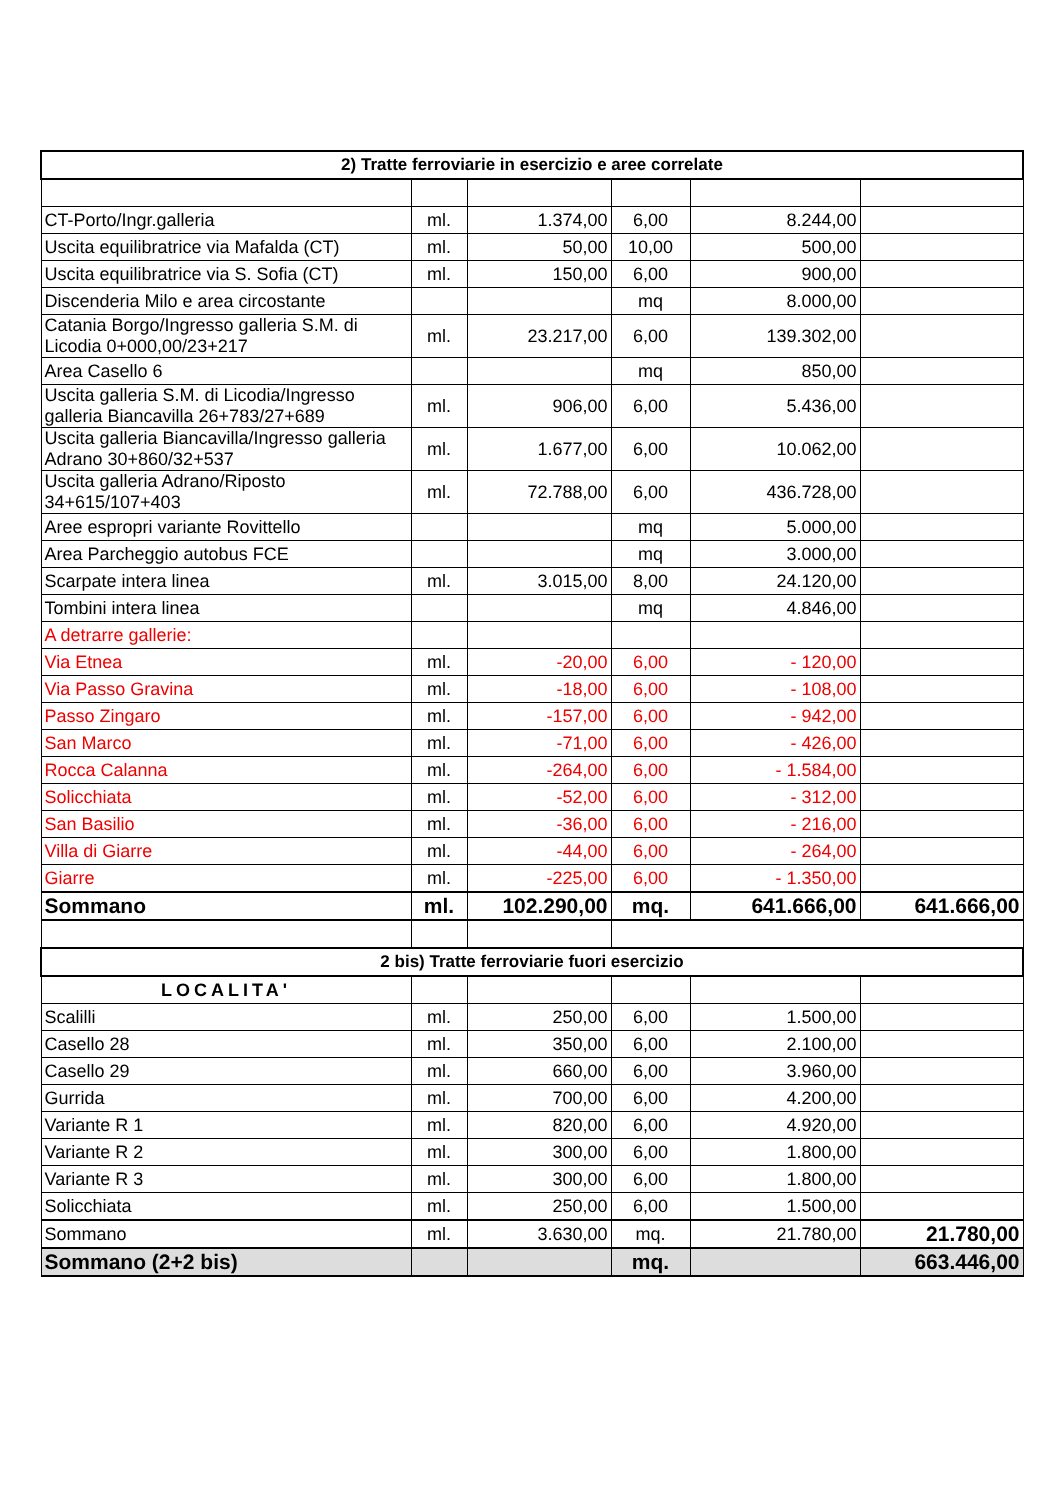| 2) Tratte ferroviarie in esercizio e aree correlate | | | | | |
| --- | --- | --- | --- | --- | --- |
| CT-Porto/Ingr.galleria | ml. | 1.374,00 | 6,00 | 8.244,00 | |
| Uscita equilibratrice via Mafalda (CT) | ml. | 50,00 | 10,00 | 500,00 | |
| Uscita equilibratrice via S. Sofia (CT) | ml. | 150,00 | 6,00 | 900,00 | |
| Discenderia Milo e area circostante | | | mq | 8.000,00 | |
| Catania Borgo/Ingresso galleria S.M. di Licodia 0+000,00/23+217 | ml. | 23.217,00 | 6,00 | 139.302,00 | |
| Area Casello 6 | | | mq | 850,00 | |
| Uscita galleria S.M. di Licodia/Ingresso galleria Biancavilla 26+783/27+689 | ml. | 906,00 | 6,00 | 5.436,00 | |
| Uscita galleria Biancavilla/Ingresso galleria Adrano 30+860/32+537 | ml. | 1.677,00 | 6,00 | 10.062,00 | |
| Uscita galleria Adrano/Riposto 34+615/107+403 | ml. | 72.788,00 | 6,00 | 436.728,00 | |
| Aree espropri variante Rovittello | | | mq | 5.000,00 | |
| Area Parcheggio autobus FCE | | | mq | 3.000,00 | |
| Scarpate intera linea | ml. | 3.015,00 | 8,00 | 24.120,00 | |
| Tombini intera linea | | | mq | 4.846,00 | |
| A detrarre gallerie: | | | | | |
| Via Etnea | ml. | -20,00 | 6,00 | - 120,00 | |
| Via Passo Gravina | ml. | -18,00 | 6,00 | - 108,00 | |
| Passo Zingaro | ml. | -157,00 | 6,00 | - 942,00 | |
| San Marco | ml. | -71,00 | 6,00 | - 426,00 | |
| Rocca Calanna | ml. | -264,00 | 6,00 | - 1.584,00 | |
| Solicchiata | ml. | -52,00 | 6,00 | - 312,00 | |
| San Basilio | ml. | -36,00 | 6,00 | - 216,00 | |
| Villa di Giarre | ml. | -44,00 | 6,00 | - 264,00 | |
| Giarre | ml. | -225,00 | 6,00 | - 1.350,00 | |
| Sommano | ml. | 102.290,00 | mq. | 641.666,00 | 641.666,00 |
| 2 bis) Tratte ferroviarie fuori esercizio | | | | | |
| LOCALITA' | | | | | |
| Scalilli | ml. | 250,00 | 6,00 | 1.500,00 | |
| Casello 28 | ml. | 350,00 | 6,00 | 2.100,00 | |
| Casello 29 | ml. | 660,00 | 6,00 | 3.960,00 | |
| Gurrida | ml. | 700,00 | 6,00 | 4.200,00 | |
| Variante R 1 | ml. | 820,00 | 6,00 | 4.920,00 | |
| Variante R 2 | ml. | 300,00 | 6,00 | 1.800,00 | |
| Variante R 3 | ml. | 300,00 | 6,00 | 1.800,00 | |
| Solicchiata | ml. | 250,00 | 6,00 | 1.500,00 | |
| Sommano | ml. | 3.630,00 | mq. | 21.780,00 | 21.780,00 |
| Sommano (2+2 bis) | | | mq. | | 663.446,00 |